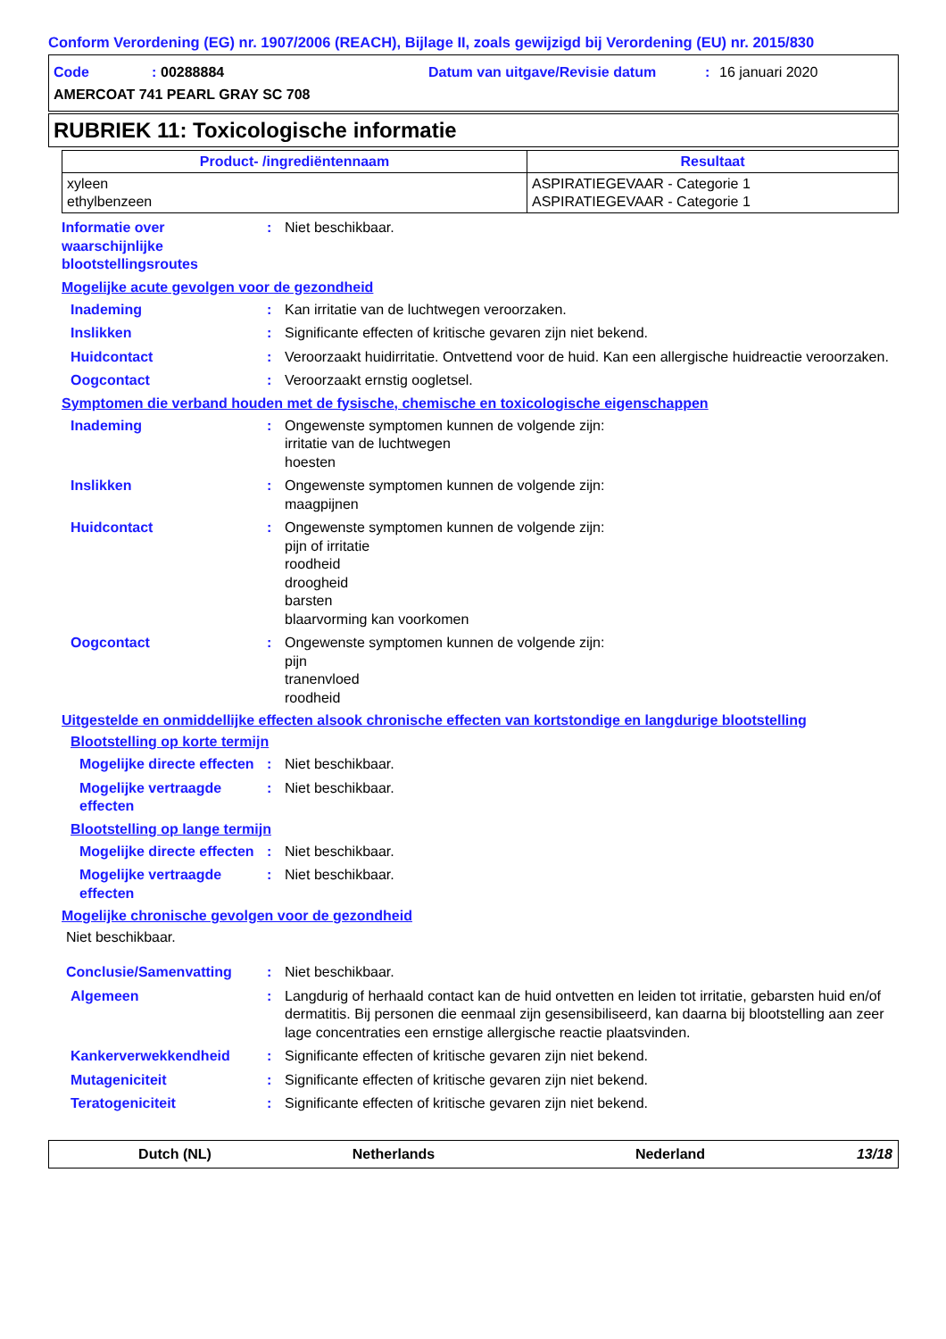Conform Verordening (EG) nr. 1907/2006 (REACH), Bijlage II, zoals gewijzigd bij Verordening (EU) nr. 2015/830
Code: 00288884 Datum van uitgave/Revisie datum: 16 januari 2020 AMERCOAT 741 PEARL GRAY SC 708
RUBRIEK 11: Toxicologische informatie
| Product- /ingrediëntennaam | Resultaat |
| --- | --- |
| xyleen ethylbenzeen | ASPIRATIEGEVAAR - Categorie 1 ASPIRATIEGEVAAR - Categorie 1 |
Informatie over waarschijnlijke blootstellingsroutes
:
Niet beschikbaar.
Mogelijke acute gevolgen voor de gezondheid
Inademing
:
Kan irritatie van de luchtwegen veroorzaken.
Inslikken
:
Significante effecten of kritische gevaren zijn niet bekend.
Huidcontact
:
Veroorzaakt huidirritatie. Ontvettend voor de huid. Kan een allergische huidreactie veroorzaken.
Oogcontact
:
Veroorzaakt ernstig oogletsel.
Symptomen die verband houden met de fysische, chemische en toxicologische eigenschappen
Inademing
:
Ongewenste symptomen kunnen de volgende zijn:
irritatie van de luchtwegen
hoesten
Inslikken
:
Ongewenste symptomen kunnen de volgende zijn:
maagpijnen
Huidcontact
:
Ongewenste symptomen kunnen de volgende zijn:
pijn of irritatie
roodheid
droogheid
barsten
blaarvorming kan voorkomen
Oogcontact
:
Ongewenste symptomen kunnen de volgende zijn:
pijn
tranenvloed
roodheid
Uitgestelde en onmiddellijke effecten alsook chronische effecten van kortstondige en langdurige blootstelling
Blootstelling op korte termijn
Mogelijke directe effecten
:
Niet beschikbaar.
Mogelijke vertraagde effecten
:
Niet beschikbaar.
Blootstelling op lange termijn
Mogelijke directe effecten
:
Niet beschikbaar.
Mogelijke vertraagde effecten
:
Niet beschikbaar.
Mogelijke chronische gevolgen voor de gezondheid
Niet beschikbaar.
Conclusie/Samenvatting
:
Niet beschikbaar.
Algemeen
:
Langdurig of herhaald contact kan de huid ontvetten en leiden tot irritatie, gebarsten huid en/of dermatitis. Bij personen die eenmaal zijn gesensibiliseerd, kan daarna bij blootstelling aan zeer lage concentraties een ernstige allergische reactie plaatsvinden.
Kankerverwekkendheid
:
Significante effecten of kritische gevaren zijn niet bekend.
Mutageniciteit
:
Significante effecten of kritische gevaren zijn niet bekend.
Teratogeniciteit
:
Significante effecten of kritische gevaren zijn niet bekend.
Dutch (NL) Netherlands Nederland 13/18